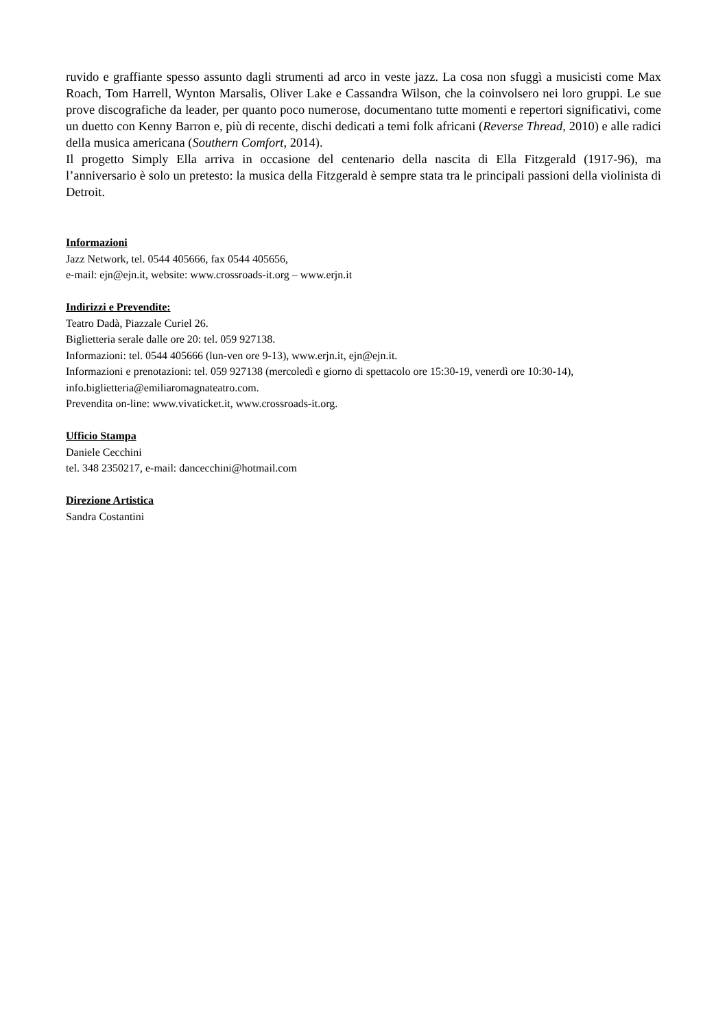ruvido e graffiante spesso assunto dagli strumenti ad arco in veste jazz. La cosa non sfuggì a musicisti come Max Roach, Tom Harrell, Wynton Marsalis, Oliver Lake e Cassandra Wilson, che la coinvolsero nei loro gruppi. Le sue prove discografiche da leader, per quanto poco numerose, documentano tutte momenti e repertori significativi, come un duetto con Kenny Barron e, più di recente, dischi dedicati a temi folk africani (Reverse Thread, 2010) e alle radici della musica americana (Southern Comfort, 2014).
Il progetto Simply Ella arriva in occasione del centenario della nascita di Ella Fitzgerald (1917-96), ma l’anniversario è solo un pretesto: la musica della Fitzgerald è sempre stata tra le principali passioni della violinista di Detroit.
Informazioni
Jazz Network, tel. 0544 405666, fax 0544 405656,
e-mail: ejn@ejn.it, website: www.crossroads-it.org – www.erjn.it
Indirizzi e Prevendite:
Teatro Dadà, Piazzale Curiel 26.
Biglietteria serale dalle ore 20: tel. 059 927138.
Informazioni: tel. 0544 405666 (lun-ven ore 9-13), www.erjn.it, ejn@ejn.it.
Informazioni e prenotazioni: tel. 059 927138 (mercoledì e giorno di spettacolo ore 15:30-19, venerdì ore 10:30-14), info.biglietteria@emiliaromagnateatro.com.
Prevendita on-line: www.vivaticket.it, www.crossroads-it.org.
Ufficio Stampa
Daniele Cecchini
tel. 348 2350217, e-mail: dancecchini@hotmail.com
Direzione Artistica
Sandra Costantini